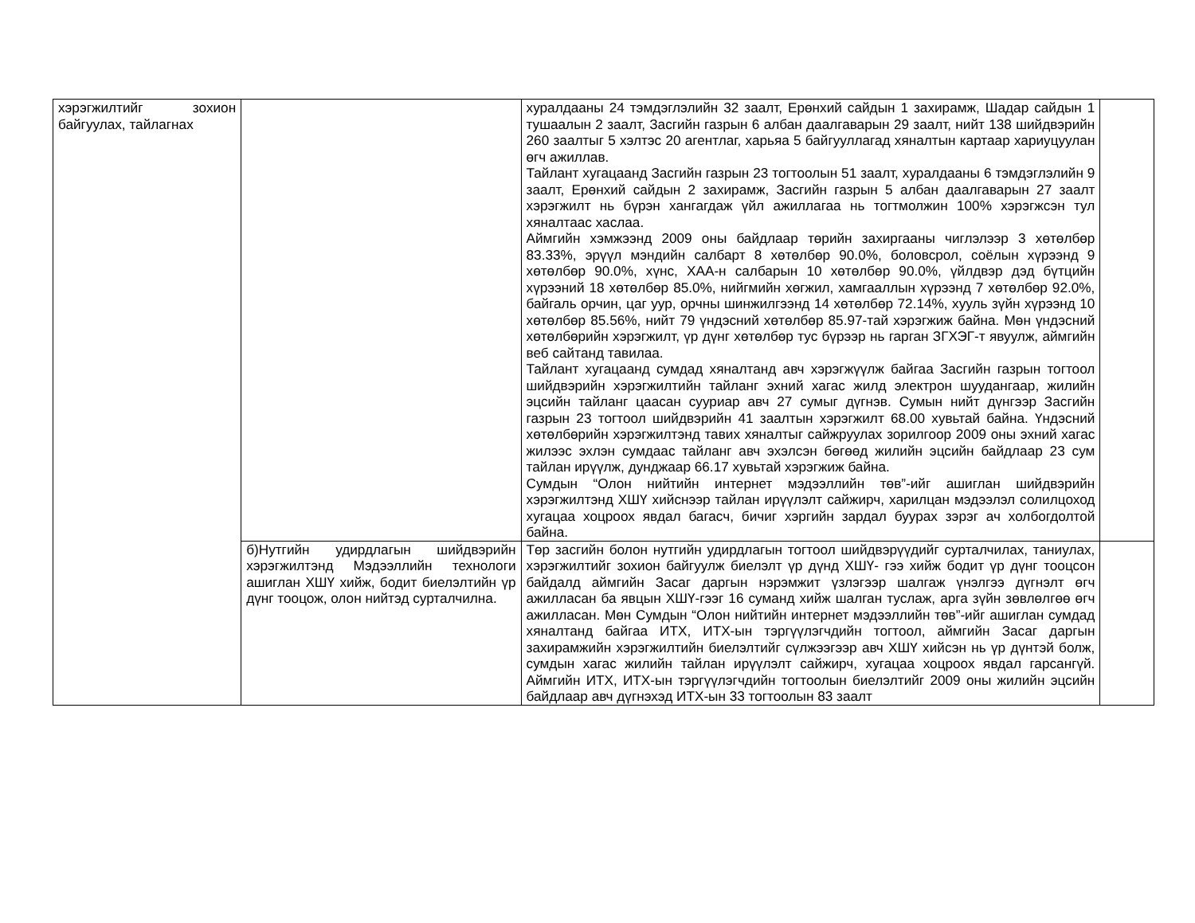| хэрэгжилтийг зохион байгуулах, тайлагнах | | хуралдааны 24 тэмдэглэлийн 32 заалт, Ерөнхий сайдын 1 захирамж, Шадар сайдын 1 тушаалын 2 заалт, Засгийн газрын 6 албан даалгаварын 29 заалт, нийт 138 шийдвэрийн 260 заалтыг 5 хэлтэс 20 агентлаг, харьяа 5 байгууллагад хяналтын картаар хариуцуулан өгч ажиллав. Тайлант хугацаанд Засгийн газрын 23 тогтоолын 51 заалт, хуралдааны 6 тэмдэглэлийн 9 заалт, Ерөнхий сайдын 2 захирамж, Засгийн газрын 5 албан даалгаварын 27 заалт хэрэгжилт нь бүрэн хангагдаж үйл ажиллагаа нь тогтмолжин 100% хэрэгжсэн тул хяналтаас хаслаа. Аймгийн хэмжээнд 2009 оны байдлаар төрийн захиргааны чиглэлээр 3 хөтөлбөр 83.33%, эрүүл мэндийн салбарт 8 хөтөлбөр 90.0%, боловсрол, соёлын хүрээнд 9 хөтөлбөр 90.0%, хүнс, ХАА-н салбарын 10 хөтөлбөр 90.0%, үйлдвэр дэд бүтцийн хүрээний 18 хөтөлбөр 85.0%, нийгмийн хөгжил, хамгааллын хүрээнд 7 хөтөлбөр 92.0%, байгаль орчин, цаг уур, орчны шинжилгээнд 14 хөтөлбөр 72.14%, хууль зүйн хүрээнд 10 хөтөлбөр 85.56%, нийт 79 үндэсний хөтөлбөр 85.97-тай хэрэгжиж байна. Мөн үндэсний хөтөлбөрийн хэрэгжилт, үр дүнг хөтөлбөр тус бүрээр нь гарган ЗГХЭГ-т явуулж, аймгийн веб сайтанд тавилаа. Тайлант хугацаанд сумдад хяналтанд авч хэрэгжүүлж байгаа Засгийн газрын тогтоол шийдвэрийн хэрэгжилтийн тайланг эхний хагас жилд электрон шуудангаар, жилийн эцсийн тайланг цаасан сууриар авч 27 сумыг дүгнэв. Сумын нийт дүнгээр Засгийн газрын 23 тогтоол шийдвэрийн 41 заалтын хэрэгжилт 68.00 хувьтай байна. Үндэсний хөтөлбөрийн хэрэгжилтэнд тавих хяналтыг сайжруулах зорилгоор 2009 оны эхний хагас жилээс эхлэн сумдаас тайланг авч эхэлсэн бөгөөд жилийн эцсийн байдлаар 23 сум тайлан ирүүлж, дунджаар 66.17 хувьтай хэрэгжиж байна. Сумдын “Олон нийтийн интернет мэдээллийн төв”-ийг ашиглан шийдвэрийн хэрэгжилтэнд ХШҮ хийснээр тайлан ирүүлэлт сайжирч, харилцан мэдээлэл солилцоход хугацаа хоцроох явдал багасч, бичиг хэргийн зардал буурах зэрэг ач холбогдолтой байна. | |
| | б)Нутгийн удирдлагын шийдвэрийн хэрэгжилтэнд Мэдээллийн технологи ашиглан ХШҮ хийж, бодит биелэлтийн үр дүнг тооцож, олон нийтэд сурталчилна. | Төр засгийн болон нутгийн удирдлагын тогтоол шийдвэрүүдийг сурталчилах, таниулах, хэрэгжилтийг зохион байгуулж биелэлт үр дүнд ХШҮ- гээ хийж бодит үр дүнг тооцсон байдалд аймгийн Засаг даргын нэрэмжит үзлэгээр шалгаж үнэлгээ дүгнэлт өгч ажилласан ба явцын ХШҮ-гээг 16 суманд хийж шалган туслаж, арга зүйн зөвлөлгөө өгч ажилласан. Мөн Сумдын “Олон нийтийн интернет мэдээллийн төв”-ийг ашиглан сумдад хяналтанд байгаа ИТХ, ИТХ-ын тэргүүлэгчдийн тогтоол, аймгийн Засаг даргын захирамжийн хэрэгжилтийн биелэлтийг сүлжээгээр авч ХШҮ хийсэн нь үр дүнтэй болж, сумдын хагас жилийн тайлан ирүүлэлт сайжирч, хугацаа хоцроох явдал гарсангүй. Аймгийн ИТХ, ИТХ-ын тэргүүлэгчдийн тогтоолын биелэлтийг 2009 оны жилийн эцсийн байдлаар авч дүгнэхэд ИТХ-ын 33 тогтоолын 83 заалт | |